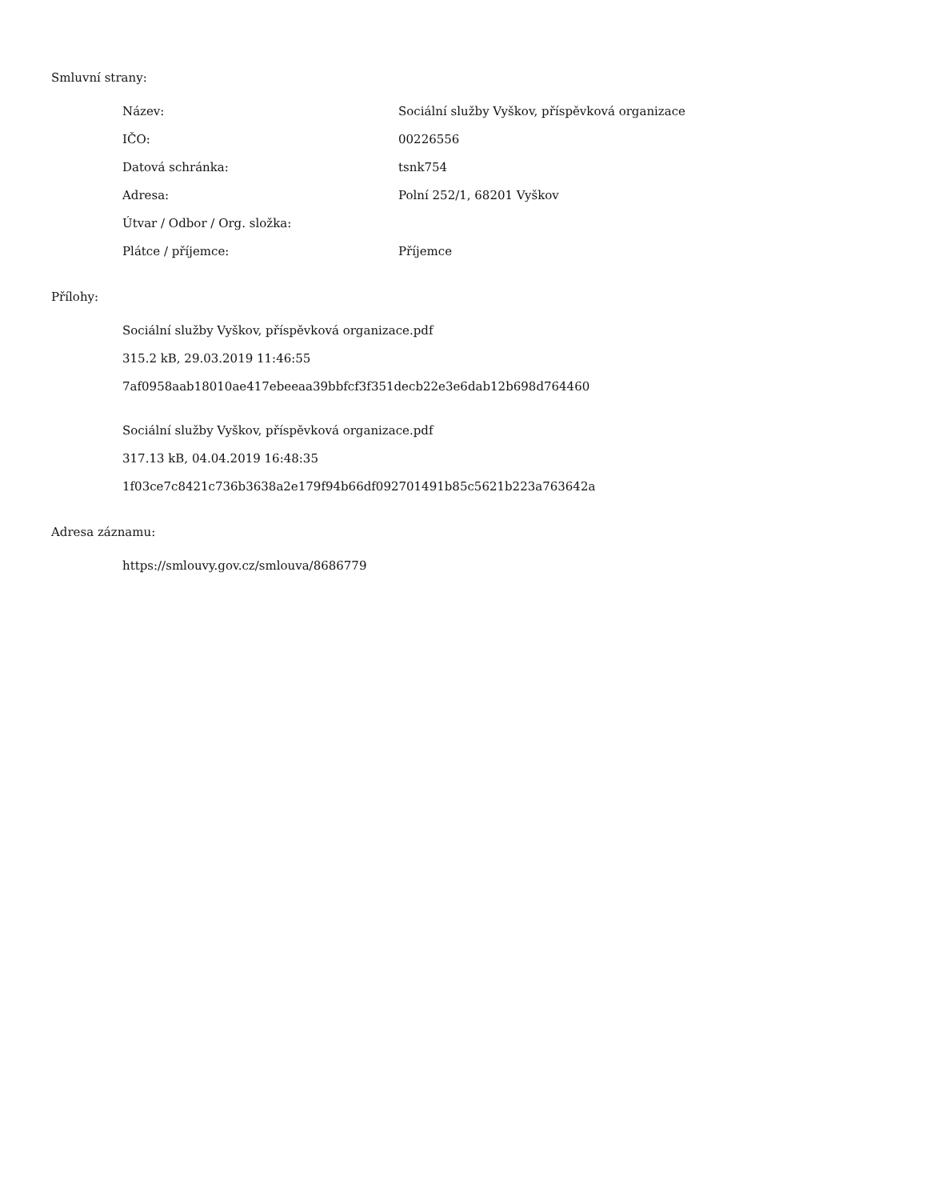Smluvní strany:
| Název: | Sociální služby Vyškov, příspěvková organizace |
| IČO: | 00226556 |
| Datová schránka: | tsnk754 |
| Adresa: | Polní 252/1, 68201 Vyškov |
| Útvar / Odbor / Org. složka: | |
| Plátce / příjemce: | Příjemce |
Přílohy:
Sociální služby Vyškov, příspěvková organizace.pdf
315.2 kB, 29.03.2019 11:46:55
7af0958aab18010ae417ebeeaa39bbfcf3f351decb22e3e6dab12b698d764460
Sociální služby Vyškov, příspěvková organizace.pdf
317.13 kB, 04.04.2019 16:48:35
1f03ce7c8421c736b3638a2e179f94b66df092701491b85c5621b223a763642a
Adresa záznamu:
https://smlouvy.gov.cz/smlouva/8686779